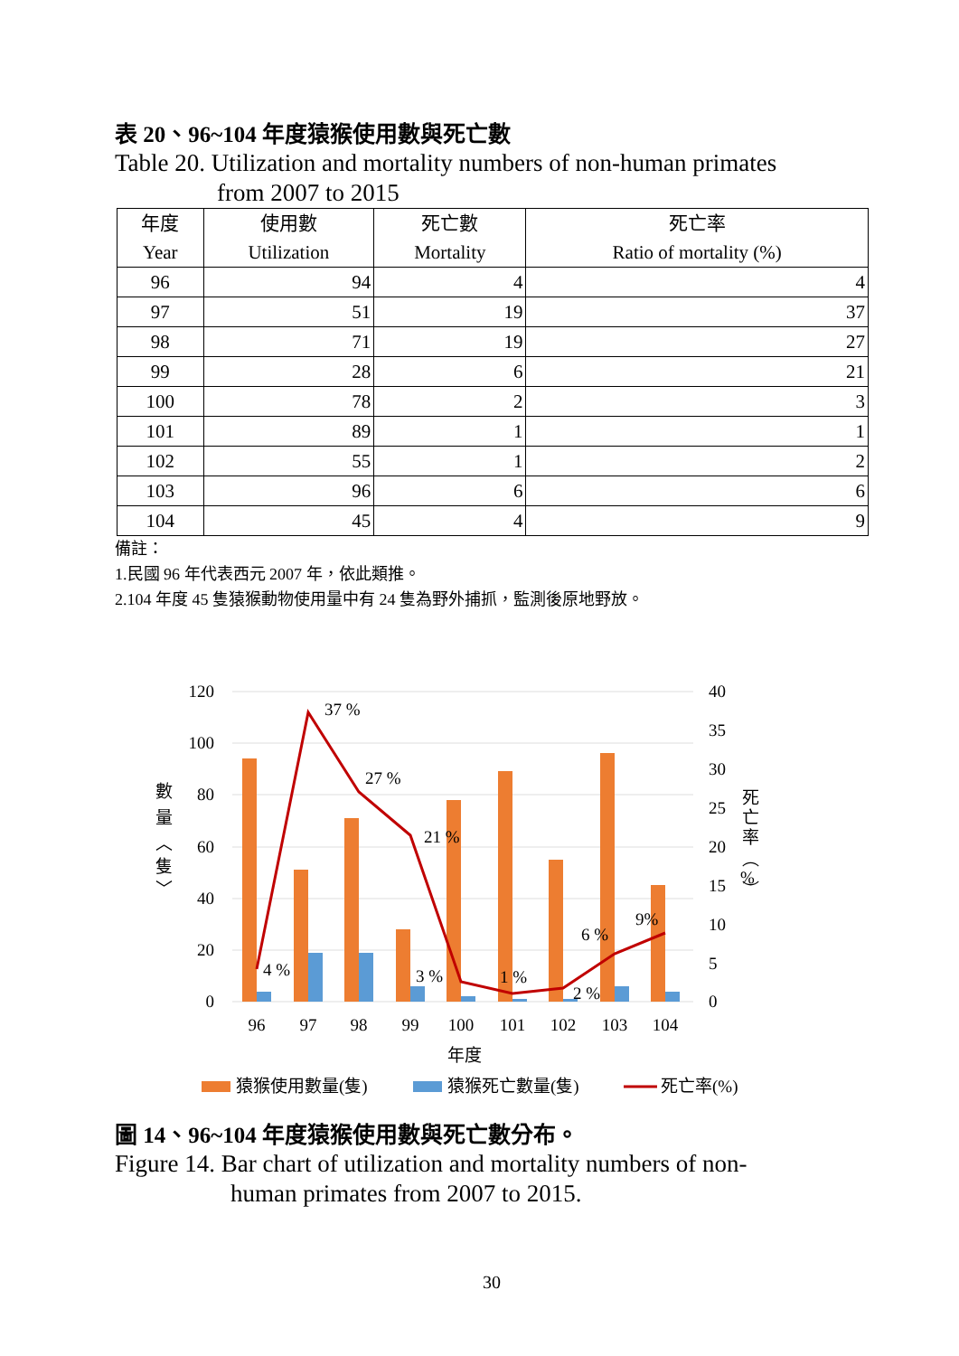表 20、96~104 年度猿猴使用數與死亡數
Table 20. Utilization and mortality numbers of non-human primates
from 2007 to 2015
| 年度 Year | 使用數 Utilization | 死亡數 Mortality | 死亡率 Ratio of mortality (%) |
| --- | --- | --- | --- |
| 96 | 94 | 4 | 4 |
| 97 | 51 | 19 | 37 |
| 98 | 71 | 19 | 27 |
| 99 | 28 | 6 | 21 |
| 100 | 78 | 2 | 3 |
| 101 | 89 | 1 | 1 |
| 102 | 55 | 1 | 2 |
| 103 | 96 | 6 | 6 |
| 104 | 45 | 4 | 9 |
備註：
1.民國 96 年代表西元 2007 年，依此類推。
2.104 年度 45 隻猿猴動物使用量中有 24 隻為野外捕抓，監測後原地野放。
120
100
80
60
40
20
0
40
35
30
25
20
15
10
5
0
96
97
98
99
100
101
102
103
104
年度
4 %
37 %
27 %
21 %
3 %
1 %
2 %
6 %
9%
數
量
︿
隻
﹀
死
亡
率
︵
%
︶
猿猴使用數量(隻)
猿猴死亡數量(隻)
死亡率(%)
圖 14、96~104 年度猿猴使用數與死亡數分布。
Figure 14. Bar chart of utilization and mortality numbers of non-
human primates from 2007 to 2015.
30